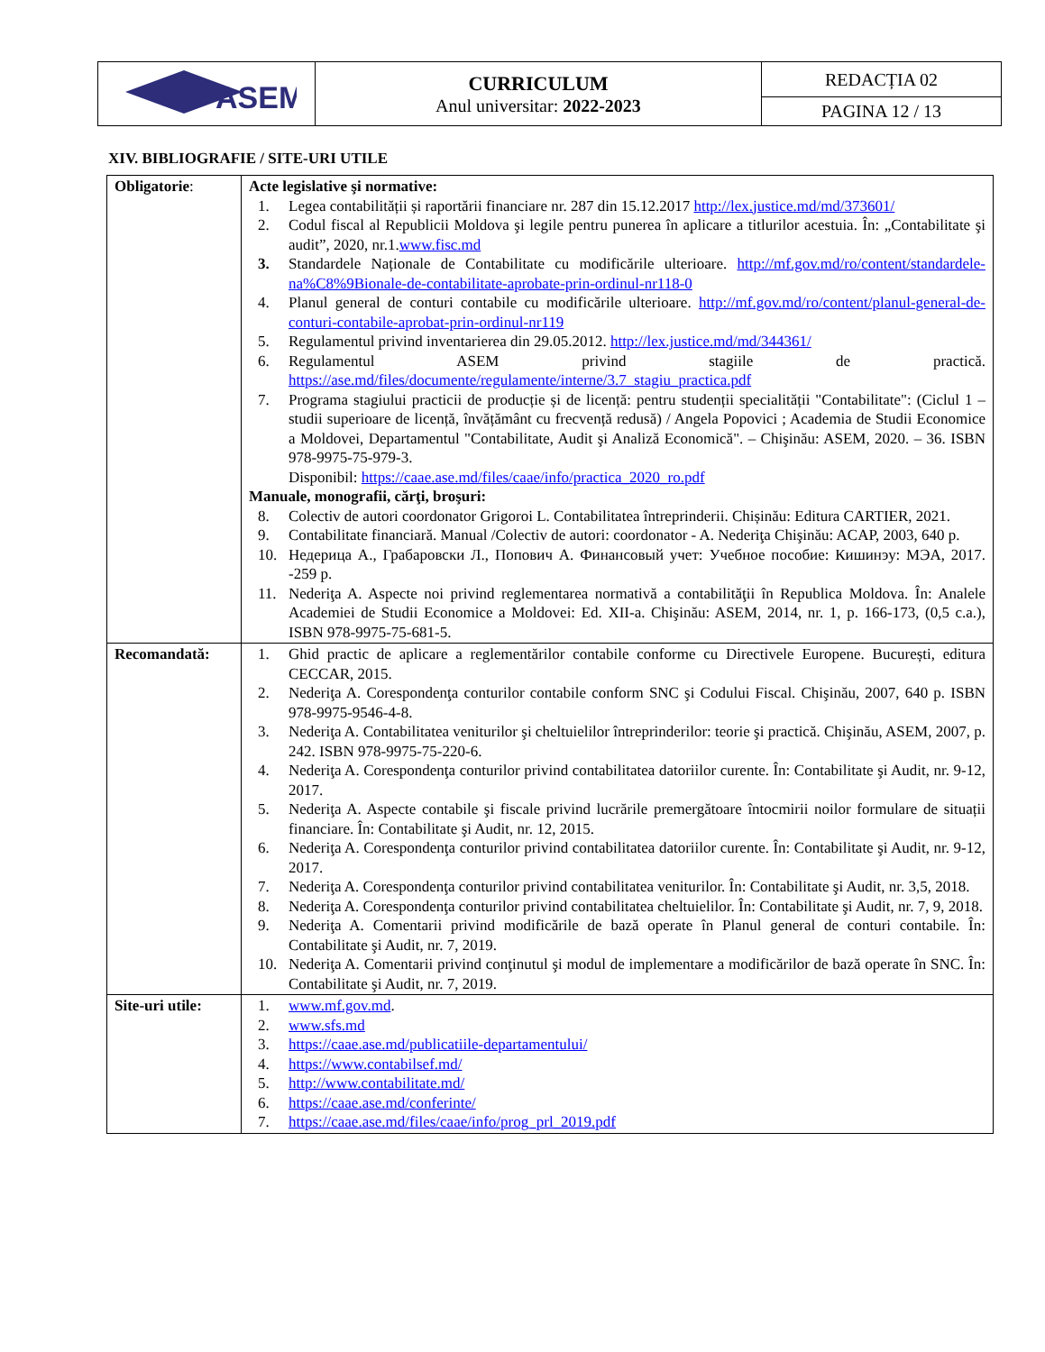| ASEM | CURRICULUM Anul universitar: 2022-2023 | REDACȚIA 02 |
| | | PAGINA 12 / 13 |
XIV. BIBLIOGRAFIE / SITE-URI UTILE
| Obligatorie : | Acte legislative şi normative: 1. Legea contabilității și raportării financiare nr. 287 din 15.12.2017 http://lex.justice.md/md/373601/ 2. Codul fiscal al Republicii Moldova şi legile pentru punerea în aplicare a titlurilor acestuia. În: „Contabilitate şi audit”, 2020, nr.1. www.fisc.md 3. Standardele Naționale de Contabilitate cu modificările ulterioare. http://mf.gov.md/ro/content/standardele-na%C8%9Bionale-de-contabilitate-aprobate-prin-ordinul-nr118-0 4. Planul general de conturi contabile cu modificările ulterioare. http://mf.gov.md/ro/content/planul-general-de-conturi-contabile-aprobat-prin-ordinul-nr119 5. Regulamentul privind inventarierea din 29.05.2012. http://lex.justice.md/md/344361/ 6. Regulamentul ASEM privind stagiile de practică. https://ase.md/files/documente/regulamente/interne/3.7_stagiu_practica.pdf 7. Programa stagiului practicii de producție și de licență: pentru studenții specialității "Contabilitate": (Ciclul 1 – studii superioare de licență, învățământ cu frecvență redusă) / Angela Popovici ; Academia de Studii Economice a Moldovei, Departamentul "Contabilitate, Audit şi Analiză Economică". – Chişinău: ASEM, 2020. – 36. ISBN 978-9975-75-979-3. Disponibil: https://caae.ase.md/files/caae/info/practica_2020_ro.pdf Manuale, monografii, cărţi, broşuri: 8. Colectiv de autori coordonator Grigoroi L. Contabilitatea întreprinderii. Chișinău: Editura CARTIER, 2021. 9. Contabilitate financiară. Manual /Colectiv de autori: coordonator - A. Nederiţa Chişinău: ACAP, 2003, 640 p. 10. Недерица А., Грабаровски Л., Попович А. Финансовый учет: Учебное пособие: Кишинэу: МЭА, 2017. -259 p. 11. Nederiţa A. Aspecte noi privind reglementarea normativă a contabilităţii în Republica Moldova. În: Analele Academiei de Studii Economice a Moldovei: Ed. XII-a. Chişinău: ASEM, 2014, nr. 1, p. 166-173, (0,5 c.a.), ISBN 978-9975-75-681-5. |
| Recomandată: | 1. Ghid practic de aplicare a reglementărilor contabile conforme cu Directivele Europene. București, editura CECCAR, 2015. 2. Nederiţa A. Corespondenţa conturilor contabile conform SNC şi Codului Fiscal. Chişinău, 2007, 640 p. ISBN 978-9975-9546-4-8. 3. Nederiţa A. Contabilitatea veniturilor şi cheltuielilor întreprinderilor: teorie şi practică. Chişinău, ASEM, 2007, p. 242. ISBN 978-9975-75-220-6. 4. Nederiţa A. Corespondenţa conturilor privind contabilitatea datoriilor curente. În: Contabilitate şi Audit, nr. 9-12, 2017. 5. Nederiţa A. Aspecte contabile şi fiscale privind lucrările premergătoare întocmirii noilor formulare de situații financiare. În: Contabilitate şi Audit, nr. 12, 2015. 6. Nederiţa A. Corespondenţa conturilor privind contabilitatea datoriilor curente. În: Contabilitate şi Audit, nr. 9-12, 2017. 7. Nederiţa A. Corespondenţa conturilor privind contabilitatea veniturilor. În: Contabilitate şi Audit, nr. 3,5, 2018. 8. Nederiţa A. Corespondenţa conturilor privind contabilitatea cheltuielilor. În: Contabilitate şi Audit, nr. 7, 9, 2018. 9. Nederiţa A. Comentarii privind modificările de bază operate în Planul general de conturi contabile. În: Contabilitate şi Audit, nr. 7, 2019. 10. Nederiţa A. Comentarii privind conţinutul şi modul de implementare a modificărilor de bază operate în SNC. În: Contabilitate şi Audit, nr. 7, 2019. |
| Site-uri utile: | 1. www.mf.gov.md . 2. www.sfs.md 3. https://caae.ase.md/publicatiile-departamentului/ 4. https://www.contabilsef.md/ 5. http://www.contabilitate.md/ 6. https://caae.ase.md/conferinte/ 7. https://caae.ase.md/files/caae/info/prog_prl_2019.pdf |